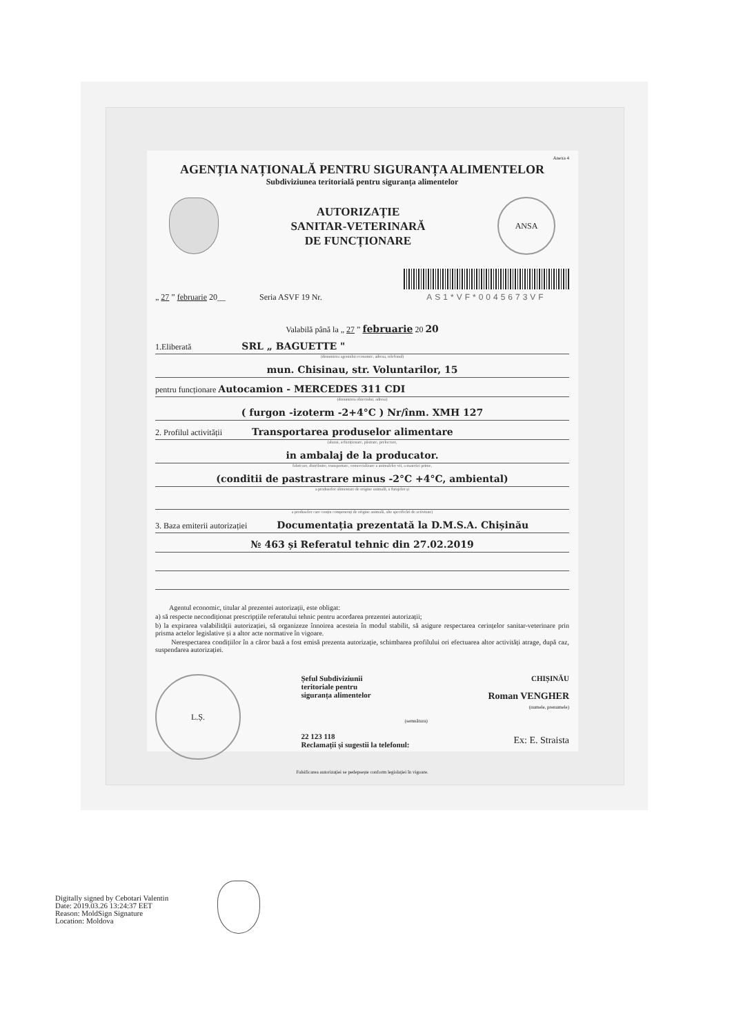Anexa 4
AGENȚIA NAȚIONALĂ PENTRU SIGURANȚA ALIMENTELOR
Subdiviziunea teritorială pentru siguranța alimentelor
AUTORIZAȚIE
SANITAR-VETERINARĂ
DE FUNCȚIONARE
ANSA
„ 27 ” februarie 20__ Seria ASVF 19 Nr.
AS1*VF*0045673VF
Valabilă până la „ 27 ” februarie 20 20
1.Eliberată SRL „ BAGUETTE "
(denumirea agentului economic, adresa, telefonul)
mun. Chisinau, str. Voluntarilor, 15
pentru funcționare Autocamion - MERCEDES 311 CDI
(denumirea obiectului, adresa)
( furgon -izoterm -2+4°C ) Nr/înm. XMH 127
2. Profilul activității Transportarea produselor alimentare
(abatai, achiziționare, păstrare, prelucrare,
in ambalaj de la producator.
fabricare, distribuire, transportare, comercializare a animalelor vii, a materiei prime,
(conditii de pastrastrare minus -2°C +4°C, ambiental)
a produselor alimentare de origine animală, a furajelor și
a produselor care conțin componenți de origine animală, alte specificări de activitate)
3. Baza emiterii autorizației Documentația prezentată la D.M.S.A. Chișinău
№ 463 și Referatul tehnic din 27.02.2019
Agentul economic, titular al prezentei autorizații, este obligat:
a) să respecte necondiționat prescripțiile referatului tehnic pentru acordarea prezentei autorizații;
b) la expirarea valabilității autorizației, să organizeze înnoirea acesteia în modul stabilit, să asigure respectarea cerințelor sanitar-veterinare prin prisma actelor legislative și a altor acte normative în vigoare.
Nerespectarea condițiilor în a căror bază a fost emisă prezenta autorizație, schimbarea profilului ori efectuarea altor activități atrage, după caz, suspendarea autorizației.
L.Ș.
Șeful Subdiviziunii
teritoriale pentru
siguranța alimentelor
(semnătura)
22 123 118
Reclamații și sugestii la telefonul:
CHIȘINĂU
Roman VENGHER
(numele, prenumele)
Ex: E. Straista
Falsificarea autorizației se pedepsește conform legislației în vigoare.
Digitally signed by Cebotari Valentin
Date: 2019.03.26 13:24:37 EET
Reason: MoldSign Signature
Location: Moldova